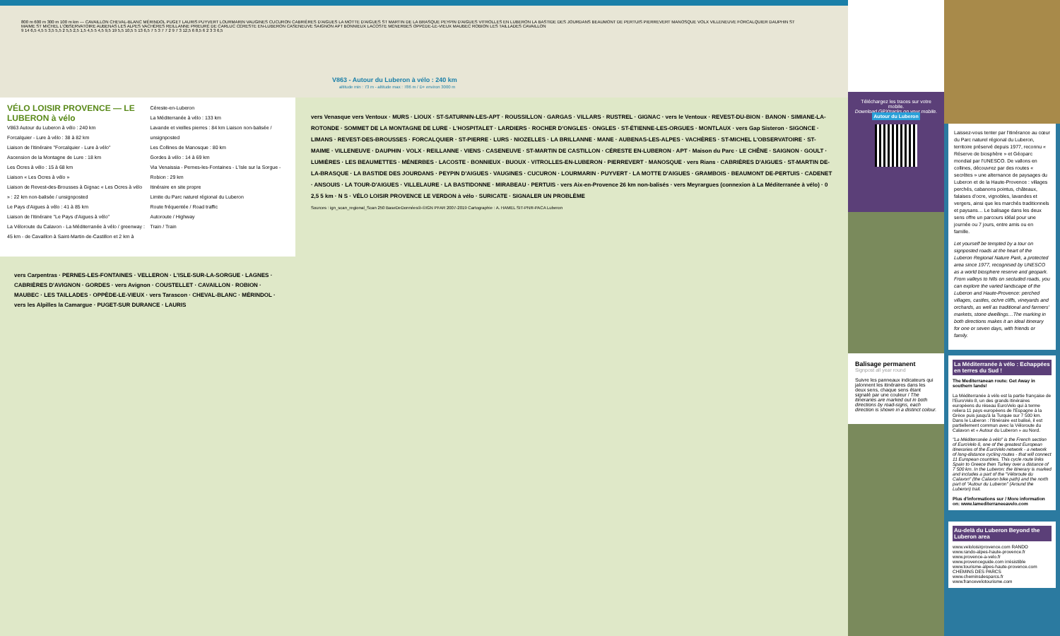800 m 600 m 300 m 100 m km — CAVAILLON CHEVAL-BLANC MÉRINDOL PUGET LAURIS PUYVERT LOURMARIN VAUGINES CUCURON CABRIÈRES D'AIGUES LA MOTTE D'AIGUES ST MARTIN DE LA BRASQUE PEYPIN D'AIGUES VITROLLES EN LUBERON LA BASTIDE DES JOURDANS BEAUMONT DE PERTUIS PIERREVERT MANOSQUE VOLX VILLENEUVE FORCALQUIER DAUPHIN ST MAIME ST MICHEL L'OBSERVATOIRE AUBENAS LES ALPES VACHÈRES REILLANNE PRIEURÉ DE CARLUC CÉRESTE EN-LUBERON CASENEUVE SAIGNON APT BONNIEUX LACOSTE MÉNERBES OPPÈDE-LE-VIEUX MAUBEC ROBION LES TAILLADES CAVAILLON
9 14 6,5 4,5 5 3,5 5,5 2 5,5 2,5 1,5 4,5 5 4,5 9,5 19 5,5 10,5 5 13 6,5 7 5 3 7 7 2 9 7 3 12,5 6 8,5 6 2 3 3 6,5
V863 - Autour du Luberon à vélo : 240 km
altitude min : 73 m - altitude max : 786 m / D+ environ 3000 m
VÉLO LOISIR PROVENCE — LE LUBERON à vélo
V863 Autour du Luberon à vélo : 240 km
Forcalquier - Lure à vélo : 38 à 82 km
Liaison de l'itinéraire "Forcalquier - Lure à vélo"
Ascension de la Montagne de Lure : 18 km
Les Ocres à vélo : 15 à 68 km
Liaison « Les Ocres à vélo »
Liaison de Revest-des-Brousses à Gignac « Les Ocres à vélo » : 22 km non-balisée / unsignposted
Le Pays d'Aigues à vélo : 41 à 85 km
Liaison de l'itinéraire "Le Pays d'Aigues à vélo"
La Véloroute du Calavon - La Méditerranée à vélo / greenway : 45 km - de Cavaillon à Saint-Martin-de-Castillon et 2 km à Céreste-en-Luberon
La Méditerranée à vélo : 133 km
Lavande et vieilles pierres : 84 km Liaison non-balisée / unsignposted
Les Collines de Manosque : 80 km
Gordes à vélo : 14 à 69 km
Via Venaissia - Pernes-les-Fontaines - L'Isle sur la Sorgue - Robion : 29 km
Itinéraire en site propre
Limite du Parc naturel régional du Luberon
Route fréquentée / Road traffic
Autoroute / Highway
Train / Train
vers Carpentras · PERNES-LES-FONTAINES · VELLERON · L'ISLE-SUR-LA-SORGUE · LAGNES · CABRIÈRES D'AVIGNON · GORDES · vers Avignon · COUSTELLET · CAVAILLON · ROBION · MAUBEC · LES TAILLADES · OPPÈDE-LE-VIEUX · vers Tarascon · CHEVAL-BLANC · MÉRINDOL · vers les Alpilles la Camargue · PUGET-SUR DURANCE · LAURIS
vers Venasque vers Ventoux · MURS · LIOUX · ST-SATURNIN-LES-APT · ROUSSILLON · GARGAS · VILLARS · RUSTREL · GIGNAC · vers le Ventoux · REVEST-DU-BION · BANON · SIMIANE-LA-ROTONDE · SOMMET DE LA MONTAGNE DE LURE · L'HOSPITALET · LARDIERS · ROCHER D'ONGLES · ONGLES · ST-ÉTIENNE-LES-ORGUES · MONTLAUX · vers Gap Sisteron · SIGONCE · LIMANS · REVEST-DES-BROUSSES · FORCALQUIER · ST-PIERRE · LURS · NIOZELLES · LA BRILLANNE · MANE · AUBENAS-LES-ALPES · VACHÈRES · ST-MICHEL L'OBSERVATOIRE · ST-MAIME · VILLENEUVE · DAUPHIN · VOLX · REILLANNE · VIENS · CASENEUVE · ST-MARTIN DE CASTILLON · CÉRESTE EN-LUBERON · APT · Maison du Parc · LE CHÊNE · SAIGNON · GOULT · LUMIÈRES · LES BEAUMETTES · MÉNERBES · LACOSTE · BONNIEUX · BUOUX · VITROLLES-EN-LUBERON · PIERREVERT · MANOSQUE · vers Rians · CABRIÈRES D'AIGUES · ST-MARTIN DE-LA-BRASQUE · LA BASTIDE DES JOURDANS · PEYPIN D'AIGUES · VAUGINES · CUCURON · LOURMARIN · PUYVERT · LA MOTTE D'AIGUES · GRAMBOIS · BEAUMONT DE-PERTUIS · CADENET · ANSOUIS · LA TOUR-D'AIGUES · VILLELAURE · LA BASTIDONNE · MIRABEAU · PERTUIS · vers Aix-en-Provence 26 km non-balisés · vers Meyrargues (connexion à La Méditerranée à vélo) · 0 2,5 5 km · N S · VÉLO LOISIR PROVENCE LE VERDON à vélo · SURICATE · SIGNALER UN PROBLÈME
Sources : ign_scan_regional_Scan 250 BaseDeDonnées®-©IGN PFAR 2007-2019 Cartographie : A. HAMEL SIT-PNR-PACA Luberon
Téléchargez les traces sur votre mobile.
Download GPXtracks on your mobile.
Autour du Luberon
Balisage permanent
Signpost all year round
Suivre les panneaux indicateurs qui jalonnent les itinéraires dans les deux sens, chaque sens étant signalé par une couleur / The itineraries are marked out in both directions by road-signs, each direction is shown in a distinct colour.
Laissez-vous tenter par l'itinérance au cœur du Parc naturel régional du Luberon, territoire préservé depuis 1977, reconnu « Réserve de biosphère » et Géoparc mondial par l'UNESCO. De vallons en collines, découvrez par des routes « secrètes » une alternance de paysages du Luberon et de la Haute-Provence : villages perchés, cabanons pointus, châteaux, falaises d'ocre, vignobles, lavandes et vergers, ainsi que les marchés traditionnels et paysans… Le balisage dans les deux sens offre un parcours idéal pour une journée ou 7 jours, entre amis ou en famille.
Let yourself be tempted by a tour on signposted roads at the heart of the Luberon Regional Nature Park, a protected area since 1977, recognised by UNESCO as a world biosphere reserve and geopark. From valleys to hills on secluded roads, you can explore the varied landscape of the Luberon and Haute-Provence: perched villages, castles, ochre cliffs, vineyards and orchards, as well as traditional and farmers' markets, stone dwellings…The marking in both directions makes it an ideal itinerary for one or seven days, with friends or family.
La Méditerranée à vélo : Echappées en terres du Sud !
The Mediterranean route: Get Away in southern lands!
La Méditerranée à vélo est la partie française de l'EuroVelo 8, un des grands itinéraires européens du réseau EuroVelo qui à terme reliera 11 pays européens de l'Espagne à la Grèce puis jusqu'à la Turquie sur 7 500 km. Dans le Luberon : l'itinéraire est balisé, il est partiellement commun avec la Véloroute du Calavon et « Autour du Luberon » au Nord.
"La Méditerranée à vélo" is the French section of EuroVelo 8, one of the greatest European itineraries of the EuroVelo network - a network of long-distance cycling routes - that will connect 11 European countries. This cycle route links Spain to Greece then Turkey over a distance of 7 500 km. In the Luberon: the itinerary is marked and includes a part of the "Véloroute du Calavon" (the Calavon bike path) and the north part of "Autour du Luberon" (Around the Luberon) trail.
Plus d'informations sur / More information on: www.lamediterraneeavelo.com
Au-delà du Luberon Beyond the Luberon area
www.veloloisirprovence.com RANDO www.rando-alpes-haute-provence.fr www.provence-a-velo.fr www.provenceguide.com irrésistible www.tourisme-alpes-haute-provence.com CHEMINS DES PARCS www.cheminsdesparcs.fr www.francevelotourisme.com